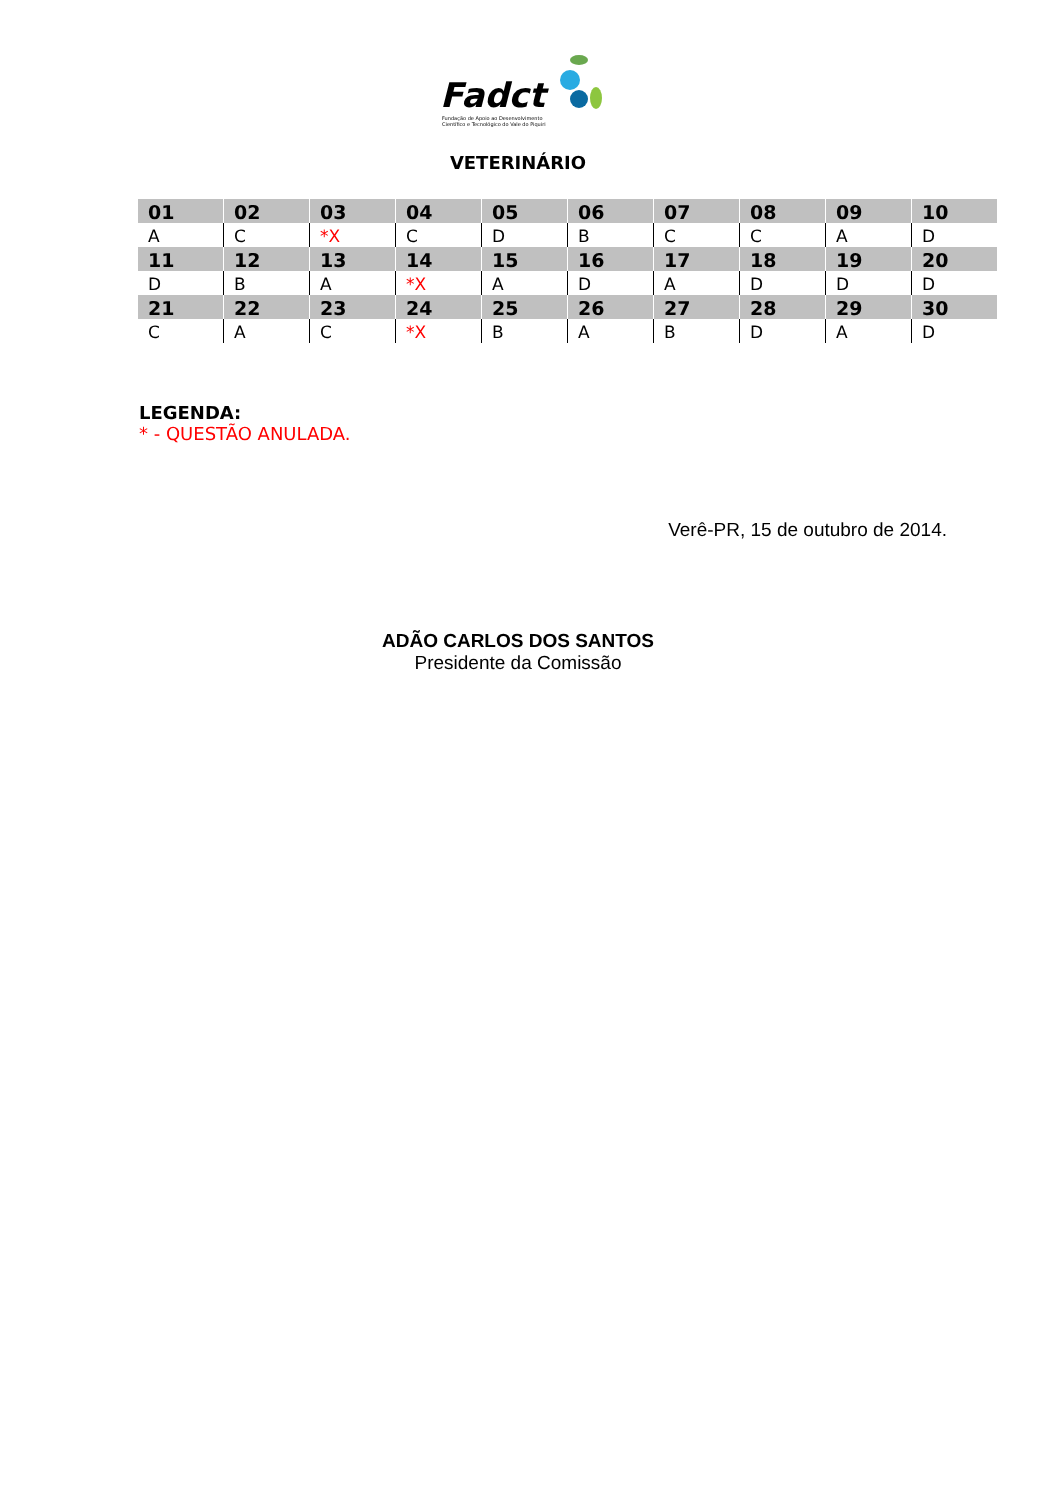Fadct
Fundação de Apoio ao Desenvolvimento
Científico e Tecnológico do Vale do Piquiri
VETERINÁRIO
| 01 | 02 | 03 | 04 | 05 | 06 | 07 | 08 | 09 | 10 |
| --- | --- | --- | --- | --- | --- | --- | --- | --- | --- |
| A | C | *X | C | D | B | C | C | A | D |
| 11 | 12 | 13 | 14 | 15 | 16 | 17 | 18 | 19 | 20 |
| D | B | A | *X | A | D | A | D | D | D |
| 21 | 22 | 23 | 24 | 25 | 26 | 27 | 28 | 29 | 30 |
| C | A | C | *X | B | A | B | D | A | D |
LEGENDA:
* - QUESTÃO ANULADA.
Verê-PR, 15 de outubro de 2014.
ADÃO CARLOS DOS SANTOS
Presidente da Comissão